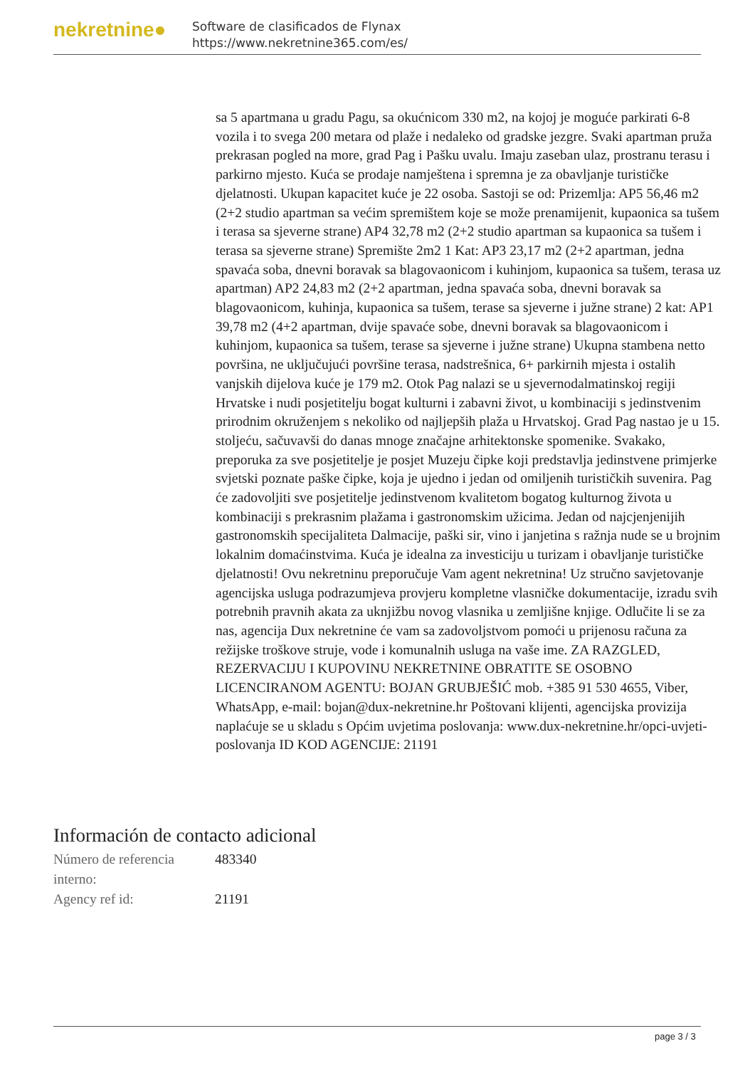nekretnine●
Software de clasificados de Flynax
https://www.nekretnine365.com/es/
sa 5 apartmana u gradu Pagu, sa okućnicom 330 m2, na kojoj je moguće parkirati 6-8 vozila i to svega 200 metara od plaže i nedaleko od gradske jezgre. Svaki apartman pruža prekrasan pogled na more, grad Pag i Pašku uvalu. Imaju zaseban ulaz, prostranu terasu i parkirno mjesto. Kuća se prodaje namještena i spremna je za obavljanje turističke djelatnosti. Ukupan kapacitet kuće je 22 osoba. Sastoji se od: Prizemlja: AP5 56,46 m2 (2+2 studio apartman sa većim spremištem koje se može prenamijenit, kupaonica sa tušem i terasa sa sjeverne strane) AP4 32,78 m2 (2+2 studio apartman sa kupaonica sa tušem i terasa sa sjeverne strane) Spremište 2m2 1 Kat: AP3 23,17 m2 (2+2 apartman, jedna spavaća soba, dnevni boravak sa blagovaonicom i kuhinjom, kupaonica sa tušem, terasa uz apartman) AP2 24,83 m2 (2+2 apartman, jedna spavaća soba, dnevni boravak sa blagovaonicom, kuhinja, kupaonica sa tušem, terase sa sjeverne i južne strane) 2 kat: AP1 39,78 m2 (4+2 apartman, dvije spavaće sobe, dnevni boravak sa blagovaonicom i kuhinjom, kupaonica sa tušem, terase sa sjeverne i južne strane) Ukupna stambena netto površina, ne uključujući površine terasa, nadstrešnica, 6+ parkirnih mjesta i ostalih vanjskih dijelova kuće je 179 m2. Otok Pag nalazi se u sjevernodalmatinskoj regiji Hrvatske i nudi posjetitelju bogat kulturni i zabavni život, u kombinaciji s jedinstvenim prirodnim okruženjem s nekoliko od najljepših plaža u Hrvatskoj. Grad Pag nastao je u 15. stoljeću, sačuvavši do danas mnoge značajne arhitektonske spomenike. Svakako, preporuka za sve posjetitelje je posjet Muzeju čipke koji predstavlja jedinstvene primjerke svjetski poznate paške čipke, koja je ujedno i jedan od omiljenih turističkih suvenira. Pag će zadovoljiti sve posjetitelje jedinstvenom kvalitetom bogatog kulturnog života u kombinaciji s prekrasnim plažama i gastronomskim užicima. Jedan od najcjenjenijih gastronomskih specijaliteta Dalmacije, paški sir, vino i janjetina s ražnja nude se u brojnim lokalnim domaćinstvima. Kuća je idealna za investiciju u turizam i obavljanje turističke djelatnosti! Ovu nekretninu preporučuje Vam agent nekretnina! Uz stručno savjetovanje agencijska usluga podrazumjeva provjeru kompletne vlasničke dokumentacije, izradu svih potrebnih pravnih akata za uknjižbu novog vlasnika u zemljišne knjige. Odlučite li se za nas, agencija Dux nekretnine će vam sa zadovoljstvom pomoći u prijenosu računa za režijske troškove struje, vode i komunalnih usluga na vaše ime. ZA RAZGLED, REZERVACIJU I KUPOVINU NEKRETNINE OBRATITE SE OSOBNO LICENCIRANOM AGENTU: BOJAN GRUBJEŠIĆ mob. +385 91 530 4655, Viber, WhatsApp, e-mail: bojan@dux-nekretnine.hr Poštovani klijenti, agencijska provizija naplaćuje se u skladu s Općim uvjetima poslovanja: www.dux-nekretnine.hr/opci-uvjeti-poslovanja ID KOD AGENCIJE: 21191
Información de contacto adicional
| Número de referencia interno: | 483340 |
| Agency ref id: | 21191 |
page 3 / 3